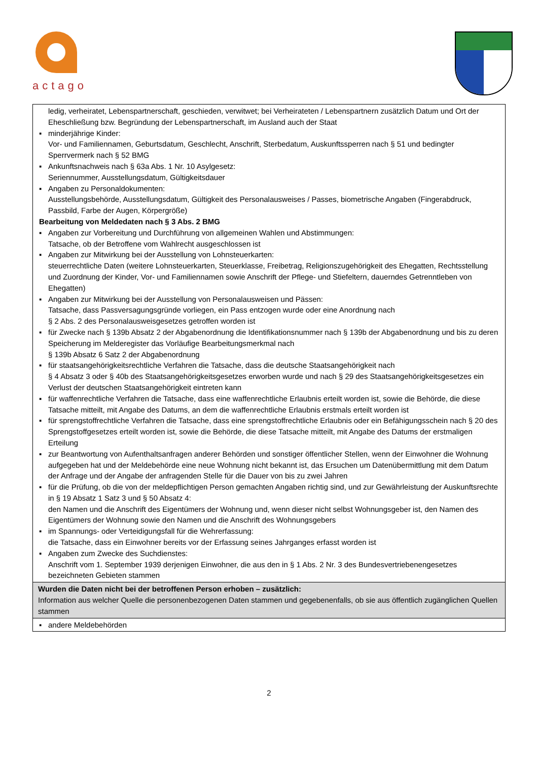actago
| ledig, verheiratet, Lebenspartnerschaft, geschieden, verwitwet; bei Verheirateten / Lebenspartnern zusätzlich Datum und Ort der Eheschließung bzw. Begründung der Lebenspartnerschaft, im Ausland auch der Staat ▪ minderjährige Kinder: Vor- und Familiennamen, Geburtsdatum, Geschlecht, Anschrift, Sterbedatum, Auskunftssperren nach § 51 und bedingter Sperrvermerk nach § 52 BMG ▪ Ankunftsnachweis nach § 63a Abs. 1 Nr. 10 Asylgesetz: Seriennummer, Ausstellungsdatum, Gültigkeitsdauer ▪ Angaben zu Personaldokumenten: Ausstellungsbehörde, Ausstellungsdatum, Gültigkeit des Personalausweises / Passes, biometrische Angaben (Fingerabdruck, Passbild, Farbe der Augen, Körpergröße) Bearbeitung von Meldedaten nach § 3 Abs. 2 BMG ▪ Angaben zur Vorbereitung und Durchführung von allgemeinen Wahlen und Abstimmungen: Tatsache, ob der Betroffene vom Wahlrecht ausgeschlossen ist ▪ Angaben zur Mitwirkung bei der Ausstellung von Lohnsteuerkarten: steuerrechtliche Daten (weitere Lohnsteuerkarten, Steuerklasse, Freibetrag, Religionszugehörigkeit des Ehegatten, Rechtsstellung und Zuordnung der Kinder, Vor- und Familiennamen sowie Anschrift der Pflege- und Stiefeltern, dauerndes Getrenntleben von Ehegatten) ▪ Angaben zur Mitwirkung bei der Ausstellung von Personalausweisen und Pässen: Tatsache, dass Passversagungsgründe vorliegen, ein Pass entzogen wurde oder eine Anordnung nach § 2 Abs. 2 des Personalausweisgesetzes getroffen worden ist ▪ für Zwecke nach § 139b Absatz 2 der Abgabenordnung die Identifikationsnummer nach § 139b der Abgabenordnung und bis zu deren Speicherung im Melderegister das Vorläufige Bearbeitungsmerkmal nach § 139b Absatz 6 Satz 2 der Abgabenordnung ▪ für staatsangehörigkeitsrechtliche Verfahren die Tatsache, dass die deutsche Staatsangehörigkeit nach § 4 Absatz 3 oder § 40b des Staatsangehörigkeitsgesetzes erworben wurde und nach § 29 des Staatsangehörigkeitsgesetzes ein Verlust der deutschen Staatsangehörigkeit eintreten kann ▪ für waffenrechtliche Verfahren die Tatsache, dass eine waffenrechtliche Erlaubnis erteilt worden ist, sowie die Behörde, die diese Tatsache mitteilt, mit Angabe des Datums, an dem die waffenrechtliche Erlaubnis erstmals erteilt worden ist ▪ für sprengstoffrechtliche Verfahren die Tatsache, dass eine sprengstoffrechtliche Erlaubnis oder ein Befähigungsschein nach § 20 des Sprengstoffgesetzes erteilt worden ist, sowie die Behörde, die diese Tatsache mitteilt, mit Angabe des Datums der erstmaligen Erteilung ▪ zur Beantwortung von Aufenthaltsanfragen anderer Behörden und sonstiger öffentlicher Stellen, wenn der Einwohner die Wohnung aufgegeben hat und der Meldebehörde eine neue Wohnung nicht bekannt ist, das Ersuchen um Datenübermittlung mit dem Datum der Anfrage und der Angabe der anfragenden Stelle für die Dauer von bis zu zwei Jahren ▪ für die Prüfung, ob die von der meldepflichtigen Person gemachten Angaben richtig sind, und zur Gewährleistung der Auskunftsrechte in § 19 Absatz 1 Satz 3 und § 50 Absatz 4: den Namen und die Anschrift des Eigentümers der Wohnung und, wenn dieser nicht selbst Wohnungsgeber ist, den Namen des Eigentümers der Wohnung sowie den Namen und die Anschrift des Wohnungsgebers ▪ im Spannungs- oder Verteidigungsfall für die Wehrerfassung: die Tatsache, dass ein Einwohner bereits vor der Erfassung seines Jahrganges erfasst worden ist ▪ Angaben zum Zwecke des Suchdienstes: Anschrift vom 1. September 1939 derjenigen Einwohner, die aus den in § 1 Abs. 2 Nr. 3 des Bundesvertriebenengesetzes bezeichneten Gebieten stammen |
| Wurden die Daten nicht bei der betroffenen Person erhoben – zusätzlich: Information aus welcher Quelle die personenbezogenen Daten stammen und gegebenenfalls, ob sie aus öffentlich zugänglichen Quellen stammen |
| ▪ andere Meldebehörden |
2